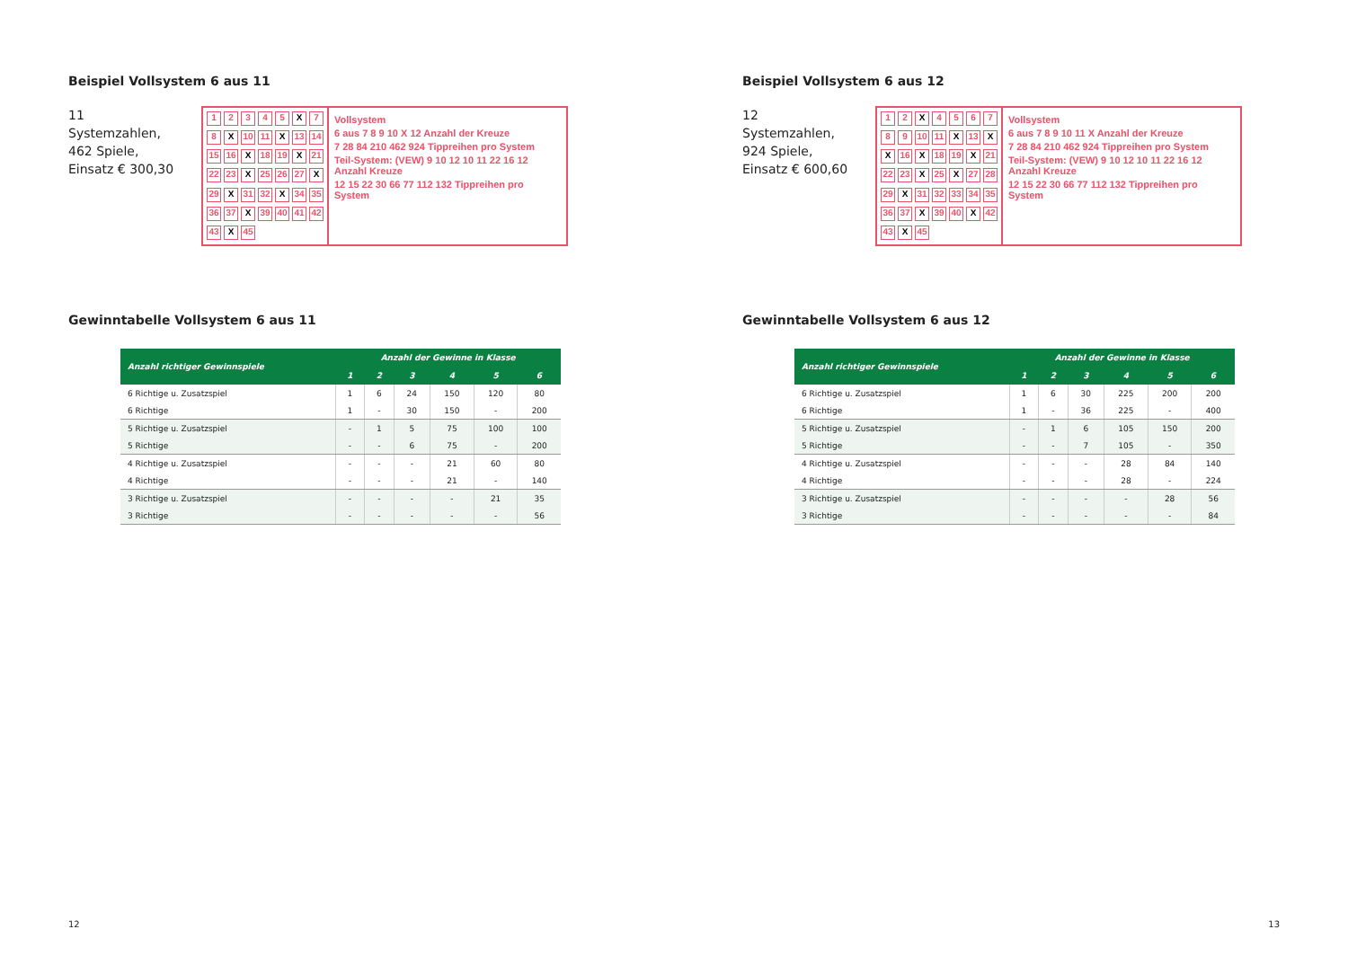Beispiel Vollsystem 6 aus 11
11 Systemzahlen,
462 Spiele,
Einsatz € 300,30
12345 X 7 8 X 10 11 X 13 14 15 16 X 18 19 X 21 22 23 X 25 26 27 X 29 X 31 32 X 34 35 36 37 X 39 40 41 42 43 X 45
Vollsystem
6 aus 7 8 9 10 X 12 Anzahl der Kreuze
7 28 84 210 462 924 Tippreihen pro System
Teil-System: (VEW) 9 10 12 10 11 22 16 12 Anzahl Kreuze
12 15 22 30 66 77 112 132 Tippreihen pro System
Gewinntabelle Vollsystem 6 aus 11
| Anzahl richtiger Gewinnspiele | Anzahl der Gewinne in Klasse | | | | | |
| --- | --- | --- | --- | --- | --- | --- |
| | 1 | 2 | 3 | 4 | 5 | 6 |
| 6 Richtige u. Zusatzspiel | 1 | 6 | 24 | 150 | 120 | 80 |
| 6 Richtige | 1 | - | 30 | 150 | - | 200 |
| 5 Richtige u. Zusatzspiel | - | 1 | 5 | 75 | 100 | 100 |
| 5 Richtige | - | - | 6 | 75 | - | 200 |
| 4 Richtige u. Zusatzspiel | - | - | - | 21 | 60 | 80 |
| 4 Richtige | - | - | - | 21 | - | 140 |
| 3 Richtige u. Zusatzspiel | - | - | - | - | 21 | 35 |
| 3 Richtige | - | - | - | - | - | 56 |
12
Beispiel Vollsystem 6 aus 12
12 Systemzahlen,
924 Spiele,
Einsatz € 600,60
12 X 456789 10 11 X 13 X X 16 X 18 19 X 21 22 23 X 25 X 27 28 29 X 31 32 33 34 35 36 37 X 39 40 X 42 43 X 45
Vollsystem
6 aus 7 8 9 10 11 X Anzahl der Kreuze
7 28 84 210 462 924 Tippreihen pro System
Teil-System: (VEW) 9 10 12 10 11 22 16 12 Anzahl Kreuze
12 15 22 30 66 77 112 132 Tippreihen pro System
Gewinntabelle Vollsystem 6 aus 12
| Anzahl richtiger Gewinnspiele | Anzahl der Gewinne in Klasse | | | | | |
| --- | --- | --- | --- | --- | --- | --- |
| | 1 | 2 | 3 | 4 | 5 | 6 |
| 6 Richtige u. Zusatzspiel | 1 | 6 | 30 | 225 | 200 | 200 |
| 6 Richtige | 1 | - | 36 | 225 | - | 400 |
| 5 Richtige u. Zusatzspiel | - | 1 | 6 | 105 | 150 | 200 |
| 5 Richtige | - | - | 7 | 105 | - | 350 |
| 4 Richtige u. Zusatzspiel | - | - | - | 28 | 84 | 140 |
| 4 Richtige | - | - | - | 28 | - | 224 |
| 3 Richtige u. Zusatzspiel | - | - | - | - | 28 | 56 |
| 3 Richtige | - | - | - | - | - | 84 |
13